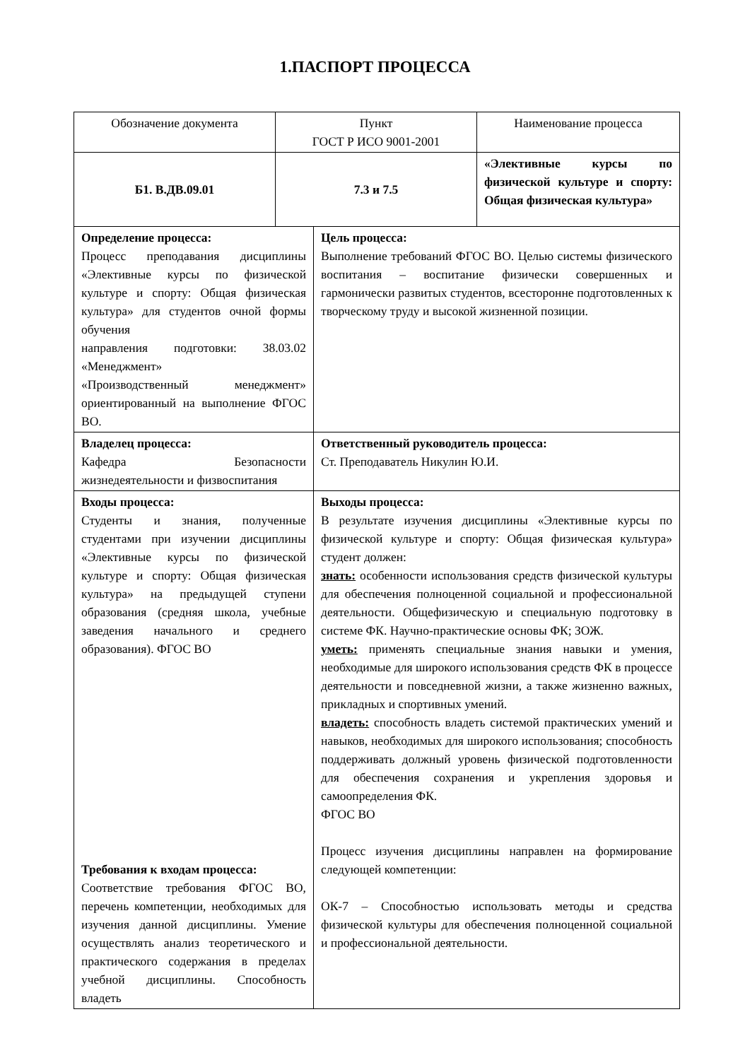1.ПАСПОРТ ПРОЦЕССА
| Обозначение документа | Пункт ГОСТ Р ИСО 9001-2001 | | Наименование процесса |
| Б1. В.ДВ.09.01 | 7.3 и 7.5 | | «Элективные курсы по физической культуре и спорту: Общая физическая культура» |
| Определение процесса: Процесс преподавания дисциплины «Элективные курсы по физической культуре и спорту: Общая физическая культура» для студентов очной формы обучения направления подготовки: 38.03.02 «Менеджмент» «Производственный менеджмент» ориентированный на выполнение ФГОС ВО. | | Цель процесса: Выполнение требований ФГОС ВО. Целью системы физического воспитания – воспитание физически совершенных и гармонически развитых студентов, всесторонне подготовленных к творческому труду и высокой жизненной позиции. | |
| Владелец процесса: Кафедра Безопасности жизнедеятельности и физвоспитания | | Ответственный руководитель процесса: Ст. Преподаватель Никулин Ю.И. | |
| Входы процесса: Студенты и знания, полученные студентами при изучении дисциплины «Элективные курсы по физической культуре и спорту: Общая физическая культура» на предыдущей ступени образования (средняя школа, учебные заведения начального и среднего образования). ФГОС ВО Требования к входам процесса: Соответствие требования ФГОС ВО, перечень компетенции, необходимых для изучения данной дисциплины. Умение осуществлять анализ теоретического и практического содержания в пределах учебной дисциплины. Способность владеть | | Выходы процесса: В результате изучения дисциплины «Элективные курсы по физической культуре и спорту: Общая физическая культура» студент должен: знать: особенности использования средств физической культуры для обеспечения полноценной социальной и профессиональной деятельности. Общефизическую и специальную подготовку в системе ФК. Научно-практические основы ФК; ЗОЖ. уметь: применять специальные знания навыки и умения, необходимые для широкого использования средств ФК в процессе деятельности и повседневной жизни, а также жизненно важных, прикладных и спортивных умений. владеть: способность владеть системой практических умений и навыков, необходимых для широкого использования; способность поддерживать должный уровень физической подготовленности для обеспечения сохранения и укрепления здоровья и самоопределения ФК. ФГОС ВО Процесс изучения дисциплины направлен на формирование следующей компетенции: ОК-7 – Способностью использовать методы и средства физической культуры для обеспечения полноценной социальной и профессиональной деятельности. | |